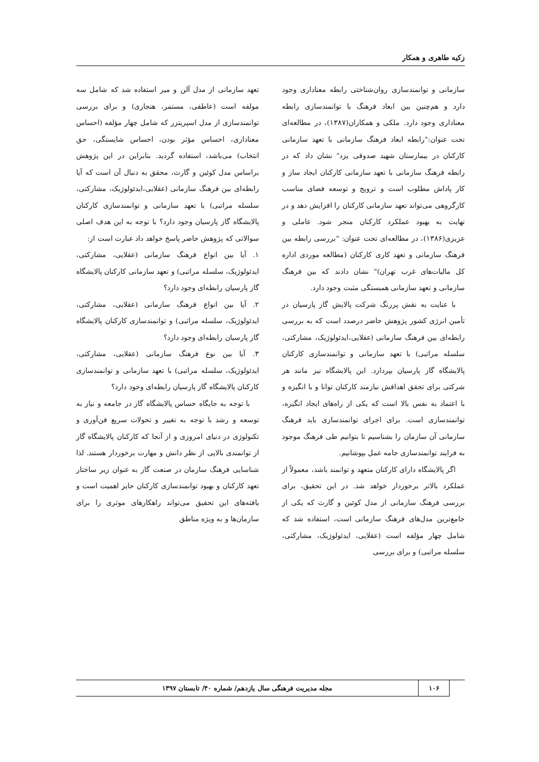زکیه طاهری و همکار
سازمانی و توانمندسازی روان‌شناختی رابطه معناداری وجود دارد و هم‌چنین بین ابعاد فرهنگ با توانمندسازی رابطه معناداری وجود دارد. ملکی و همکاران(۱۳۸۷)، در مطالعه‌ای تحت عنوان:"رابطه ابعاد فرهنگ سازمانی با تعهد سازمانی کارکنان در بیمارستان شهید صدوقی یزد" نشان داد که در رابطه فرهنگ سازمانی با تعهد سازمانی کارکنان ایجاد ساز و کار پاداش مطلوب است و ترویج و توسعه فضای مناسب کارگروهی می‌تواند تعهد سازمانی کارکنان را افزایش دهد و در نهایت به بهبود عملکرد کارکنان منجر شود. عاملی و عزیزی(۱۳۸۶)، در مطالعه‌ای تحت عنوان: "بررسی رابطه بین فرهنگ سازمانی و تعهد کاری کارکنان (مطالعه موردی اداره کل مالیات‌های غرب تهران)" نشان دادند که بین فرهنگ سازمانی و تعهد سازمانی همبستگی مثبت وجود دارد.
با عنایت به نقش پررنگ شرکت پالایش گاز پارسیان در تأمین انرژی کشور پژوهش حاضر درصدد است که به بررسی رابطه‌ای بین فرهنگ سازمانی (عقلایی،ایدئولوژیک، مشارکتی، سلسله مراتبی) با تعهد سازمانی و توانمندسازی کارکنان پالایشگاه گاز پارسیان بپردازد. این پالایشگاه نیز مانند هر شرکتی برای تحقق اهدافش نیازمند کارکنان توانا و با انگیزه و با اعتماد به نفس بالا است که یکی از راه‌های ایجاد انگیزه، توانمندسازی است. برای اجرای توانمندسازی باید فرهنگ سازمانی آن سازمان را بشناسیم تا بتوانیم طی فرهنگ موجود به فرایند توانمندسازی جامه عمل بپوشانیم.
اگر پالایشگاه دارای کارکنان متعهد و توانمند باشد، معمولاً از عملکرد بالاتر برخوردار خواهد شد. در این تحقیق، برای بررسی فرهنگ سازمانی از مدل کوئین و گارث که یکی از جامع‌ترین مدل‌های فرهنگ سازمانی است، استفاده شد که شامل چهار مؤلفه است (عقلایی، ایدئولوژیک، مشارکتی، سلسله مراتبی) و برای بررسی
تعهد سازمانی از مدل آلن و میر استفاده شد که شامل سه مولفه است (عاطفی، مستمر، هنجاری) و برای بررسی توانمندسازی از مدل اسپریتزر که شامل چهار مؤلفه (احساس معناداری، احساس مؤثر بودن، احساس شایستگی، حق انتخاب) می‌باشد، استفاده گردید. بنابراین در این پژوهش براساس مدل کوئین و گارث، محقق به دنبال آن است که آیا رابطه‌ای بین فرهنگ سازمانی (عقلایی،ایدئولوژیک، مشارکتی، سلسله مراتبی) با تعهد سازمانی و توانمندسازی کارکنان پالایشگاه گاز پارسیان وجود دارد؟ با توجه به این هدف اصلی سوالاتی که پژوهش حاضر پاسخ خواهد داد عبارت است از:
۱. آیا بین انواع فرهنگ سازمانی (عقلایی، مشارکتی، ایدئولوژیک، سلسله مراتبی) و تعهد سازمانی کارکنان پالایشگاه گاز پارسیان رابطه‌ای وجود دارد؟
۲. آیا بین انواع فرهنگ سازمانی (عقلایی، مشارکتی، ایدئولوژیک، سلسله مراتبی) و توانمندسازی کارکنان پالایشگاه گاز پارسیان رابطه‌ای وجود دارد؟
۳. آیا بین نوع فرهنگ سازمانی (عقلایی، مشارکتی، ایدئولوژیک، سلسله مراتبی) با تعهد سازمانی و توانمندسازی کارکنان پالایشگاه گاز پارسیان رابطه‌ای وجود دارد؟
با توجه به جایگاه حساس پالایشگاه گاز در جامعه و نیاز به توسعه و رشد با توجه به تغییر و تحولات سریع فن‌آوری و تکنولوژی در دنیای امروزی و از آنجا که کارکنان پالایشگاه گاز از توانمندی بالایی از نظر دانش و مهارت برخوردار هستند. لذا شناسایی فرهنگ سازمان در صنعت گاز به عنوان زیر ساختار تعهد کارکنان و بهبود توانمندسازی کارکنان حایز اهمیت است و یافته‌های این تحقیق می‌تواند راهکارهای موثری را برای سازمان‌ها و به ویژه مناطق
۱۰۶ مجله مدیریت فرهنگی سال یازدهم/ شماره ۴۰/ تابستان ۱۳۹۷